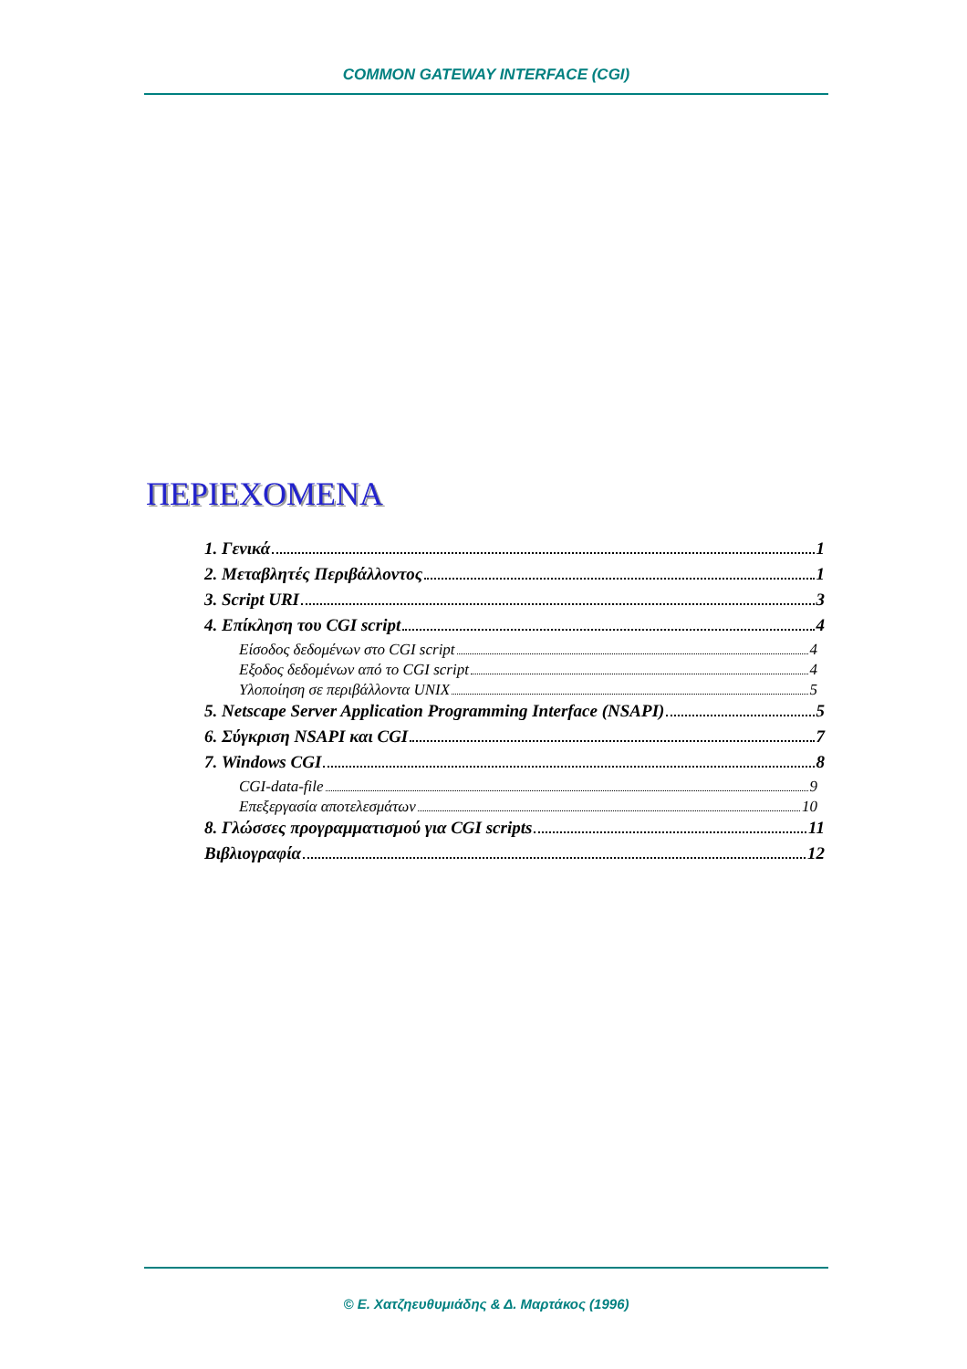COMMON GATEWAY INTERFACE (CGI)
ΠΕΡΙΕΧΟΜΕΝΑ
1. Γενικά 1
2. Μεταβλητές Περιβάλλοντος 1
3. Script URI 3
4. Επίκληση του CGI script 4
Είσοδος δεδομένων στο CGI script 4
Εξοδος δεδομένων από το CGI script 4
Υλοποίηση σε περιβάλλοντα UNIX 5
5. Netscape Server Application Programming Interface (NSAPI) 5
6. Σύγκριση NSAPI και CGI 7
7. Windows CGI 8
CGI-data-file 9
Επεξεργασία αποτελεσμάτων 10
8. Γλώσσες προγραμματισμού για CGI scripts 11
Βιβλιογραφία 12
© Ε. Χατζηευθυμιάδης & Δ. Μαρτάκος (1996)